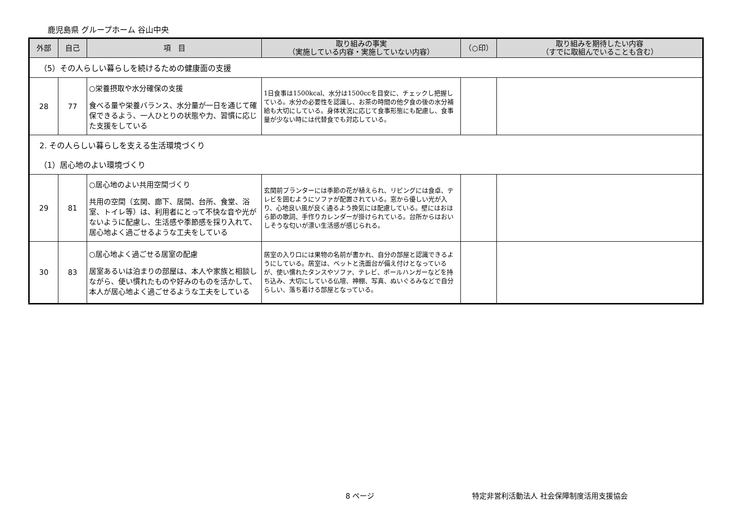鹿児島県 グループホーム 谷山中央
| 外部 | 自己 | 項 目 | 取り組みの事実 （実施している内容・実施していない内容） | （○印） | 取り組みを期待したい内容 （すでに取組んでいることも含む） |
| --- | --- | --- | --- | --- | --- |
| （5）その人らしい暮らしを続けるための健康面の支援 | | | | | |
| 28 | 77 | ○栄養摂取や水分確保の支援 食べる量や栄養バランス、水分量が一日を通じて確保できるよう、一人ひとりの状態や力、習慣に応じた支援をしている | 1日食事は1500kcal、水分は1500ccを目安に、チェックし把握している。水分の必要性を認識し、お茶の時間の他夕食の後の水分補給も大切にしている。身体状況に応じて食事形態にも配慮し、食事量が少ない時には代替食でも対応している。 | | |
| 2. その人らしい暮らしを支える生活環境づくり | | | | | |
| （1）居心地のよい環境づくり | | | | | |
| 29 | 81 | ○居心地のよい共用空間づくり 共用の空間（玄関、廊下、居間、台所、食堂、浴室、トイレ等）は、利用者にとって不快な音や光がないように配慮し、生活感や季節感を採り入れて、居心地よく過ごせるような工夫をしている | 玄関前プランターには季節の花が植えられ、リビングには食卓、テレビを囲むようにソファが配置されている。窓から優しい光が入り、心地良い風が良く通るよう換気には配慮している。壁にはおはら節の歌詞、手作りカレンダーが掛けられている。台所からはおいしそうな匂いが漂い生活感が感じられる。 | | |
| 30 | 83 | ○居心地よく過ごせる居室の配慮 居室あるいは泊まりの部屋は、本人や家族と相談しながら、使い慣れたものや好みのものを活かして、本人が居心地よく過ごせるような工夫をしている | 居室の入り口には果物の名前が書かれ、自分の部屋と認識できるようにしている。居室は、ベットと洗面台が備え付けとなっているが、使い慣れたタンスやソファ、テレビ、ポールハンガーなどを持ち込み、大切にしている仏壇、神棚、写真、ぬいぐるみなどで自分らしい、落ち着ける部屋となっている。 | | |
8 ページ
特定非営利活動法人 社会保障制度活用支援協会